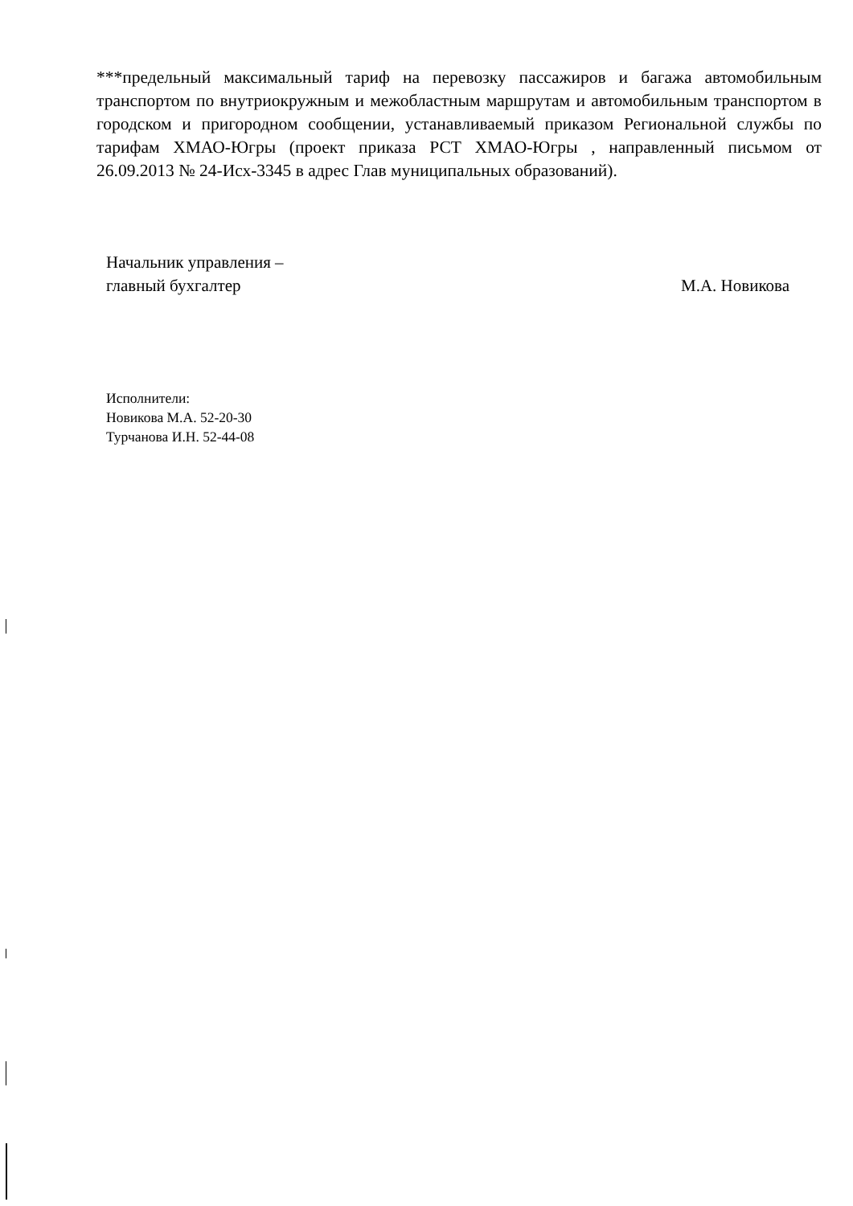***предельный максимальный тариф на перевозку пассажиров и багажа автомобильным транспортом по внутриокружным и межобластным маршрутам и автомобильным транспортом в городском и пригородном сообщении, устанавливаемый приказом Региональной службы по тарифам ХМАО-Югры (проект приказа РСТ ХМАО-Югры , направленный письмом от 26.09.2013 № 24-Исх-3345 в адрес Глав муниципальных образований).
Начальник управления –
главный бухгалтер
М.А. Новикова
Исполнители:
Новикова М.А. 52-20-30
Турчанова И.Н. 52-44-08